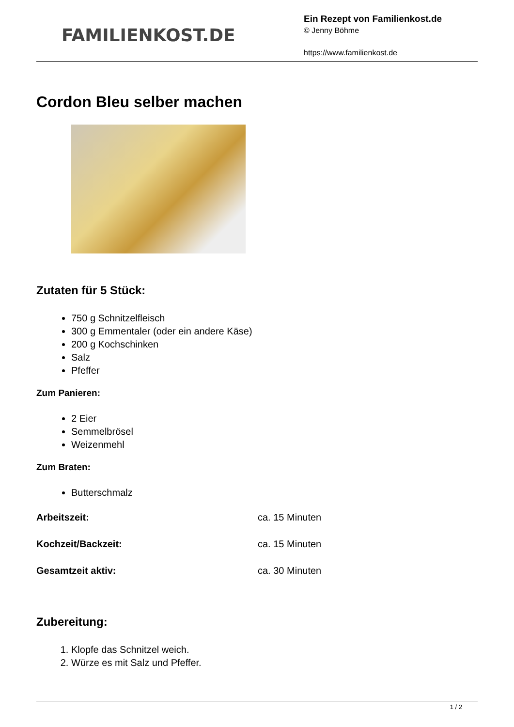FAMILIENKOST.DE
Ein Rezept von Familienkost.de
© Jenny Böhme
https://www.familienkost.de
Cordon Bleu selber machen
Zutaten für 5 Stück:
750 g Schnitzelfleisch
300 g Emmentaler (oder ein andere Käse)
200 g Kochschinken
Salz
Pfeffer
Zum Panieren:
2 Eier
Semmelbrösel
Weizenmehl
Zum Braten:
Butterschmalz
Arbeitszeit: ca. 15 Minuten
Kochzeit/Backzeit: ca. 15 Minuten
Gesamtzeit aktiv: ca. 30 Minuten
Zubereitung:
1. Klopfe das Schnitzel weich.
2. Würze es mit Salz und Pfeffer.
1 / 2